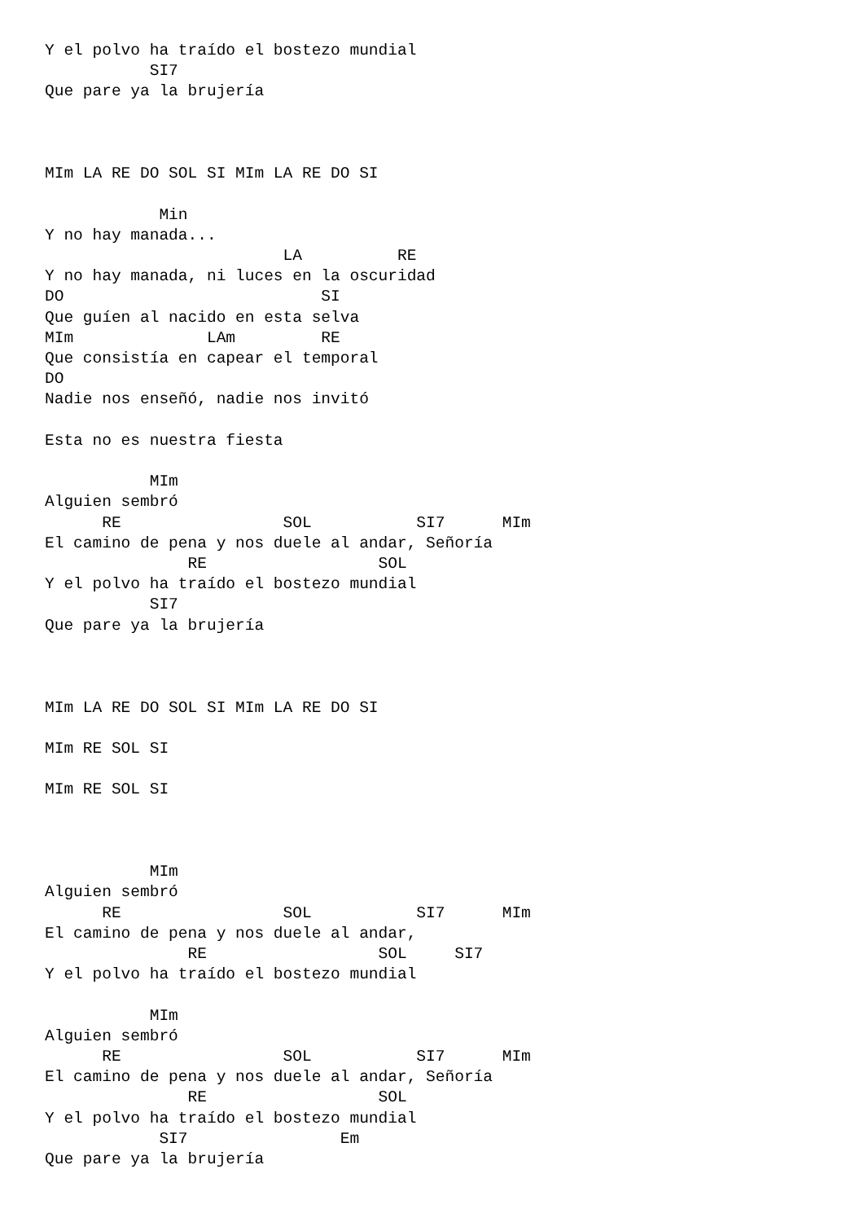Y el polvo ha traído el bostezo mundial
           SI7
Que pare ya la brujería



MIm LA RE DO SOL SI MIm LA RE DO SI

            Min
Y no hay manada...
                         LA          RE
Y no hay manada, ni luces en la oscuridad
DO                           SI
Que guíen al nacido en esta selva
MIm              LAm         RE
Que consistía en capear el temporal
DO
Nadie nos enseñó, nadie nos invitó

Esta no es nuestra fiesta

           MIm
Alguien sembró
      RE                 SOL           SI7      MIm
El camino de pena y nos duele al andar, Señoría
               RE                  SOL
Y el polvo ha traído el bostezo mundial
           SI7
Que pare ya la brujería



MIm LA RE DO SOL SI MIm LA RE DO SI

MIm RE SOL SI

MIm RE SOL SI



           MIm
Alguien sembró
      RE                 SOL           SI7      MIm
El camino de pena y nos duele al andar,
               RE                  SOL     SI7
Y el polvo ha traído el bostezo mundial

           MIm
Alguien sembró
      RE                 SOL           SI7      MIm
El camino de pena y nos duele al andar, Señoría
               RE                  SOL
Y el polvo ha traído el bostezo mundial
            SI7                Em
Que pare ya la brujería